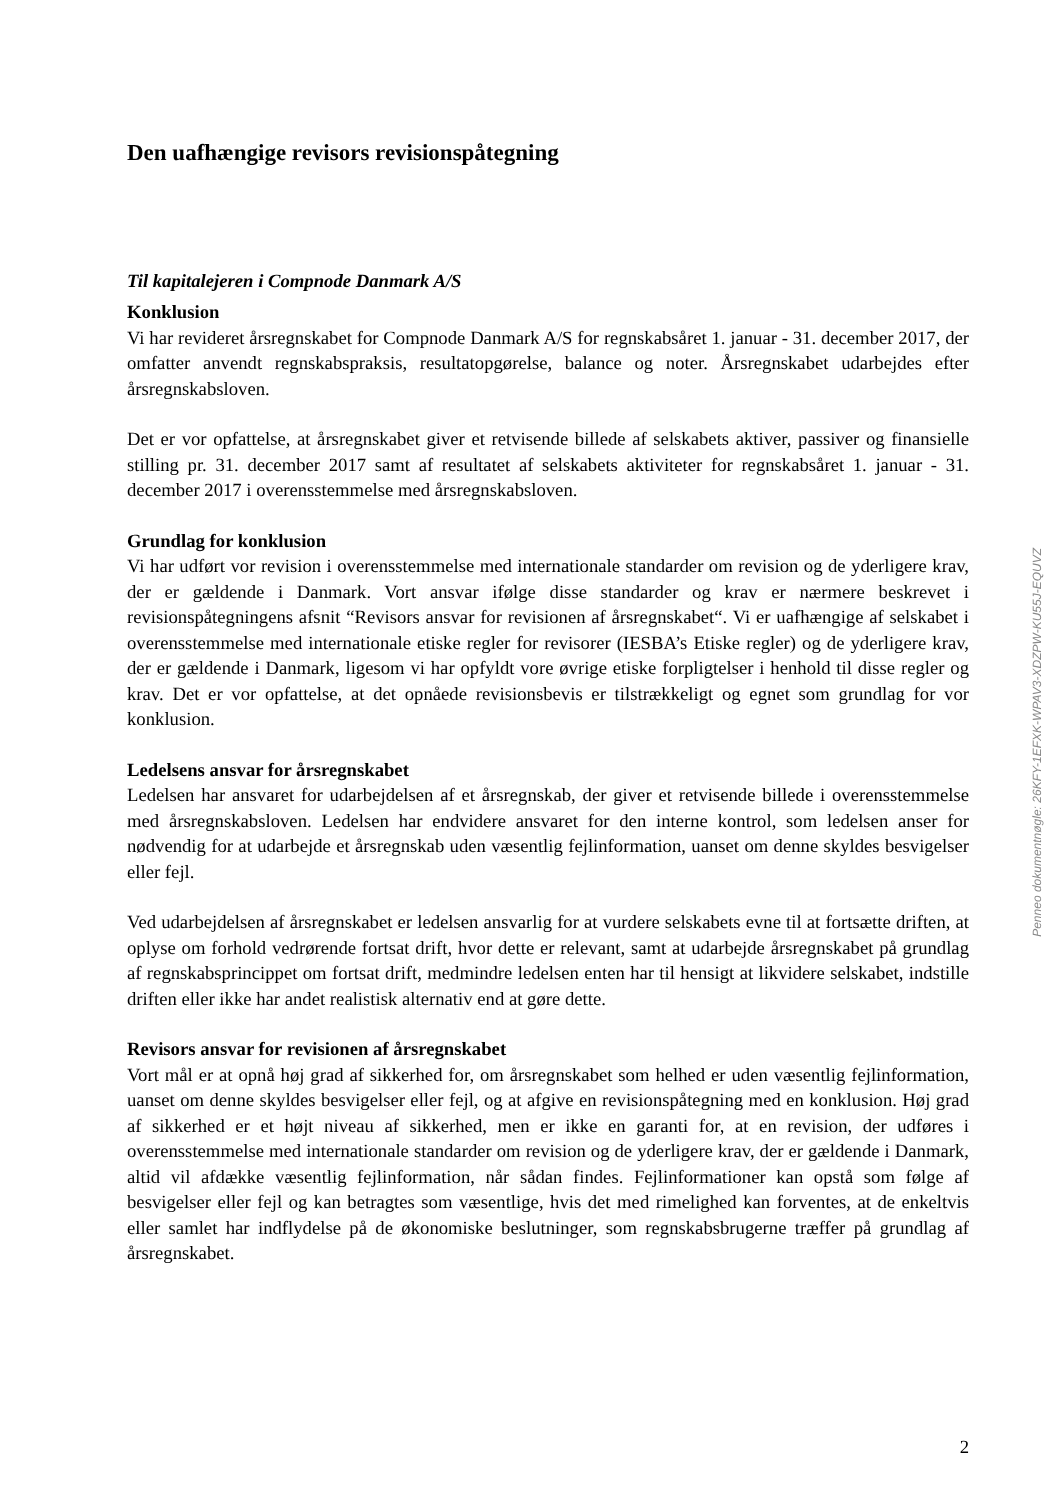Den uafhængige revisors revisionspåtegning
Til kapitalejeren i Compnode Danmark A/S
Konklusion
Vi har revideret årsregnskabet for Compnode Danmark A/S for regnskabsåret 1. januar - 31. december 2017, der omfatter anvendt regnskabspraksis, resultatopgørelse, balance og noter. Årsregnskabet udarbejdes efter årsregnskabsloven.
Det er vor opfattelse, at årsregnskabet giver et retvisende billede af selskabets aktiver, passiver og finansielle stilling pr. 31. december 2017 samt af resultatet af selskabets aktiviteter for regnskabsåret 1. januar - 31. december 2017 i overensstemmelse med årsregnskabsloven.
Grundlag for konklusion
Vi har udført vor revision i overensstemmelse med internationale standarder om revision og de yderligere krav, der er gældende i Danmark. Vort ansvar ifølge disse standarder og krav er nærmere beskrevet i revisionspåtegningens afsnit “Revisors ansvar for revisionen af årsregnskabet“. Vi er uafhængige af selskabet i overensstemmelse med internationale etiske regler for revisorer (IESBA’s Etiske regler) og de yderligere krav, der er gældende i Danmark, ligesom vi har opfyldt vore øvrige etiske forpligtelser i henhold til disse regler og krav. Det er vor opfattelse, at det opnåede revisionsbevis er tilstrækkeligt og egnet som grundlag for vor konklusion.
Ledelsens ansvar for årsregnskabet
Ledelsen har ansvaret for udarbejdelsen af et årsregnskab, der giver et retvisende billede i overensstemmelse med årsregnskabsloven. Ledelsen har endvidere ansvaret for den interne kontrol, som ledelsen anser for nødvendig for at udarbejde et årsregnskab uden væsentlig fejlinformation, uanset om denne skyldes besvigelser eller fejl.
Ved udarbejdelsen af årsregnskabet er ledelsen ansvarlig for at vurdere selskabets evne til at fortsætte driften, at oplyse om forhold vedrørende fortsat drift, hvor dette er relevant, samt at udarbejde årsregnskabet på grundlag af regnskabsprincippet om fortsat drift, medmindre ledelsen enten har til hensigt at likvidere selskabet, indstille driften eller ikke har andet realistisk alternativ end at gøre dette.
Revisors ansvar for revisionen af årsregnskabet
Vort mål er at opnå høj grad af sikkerhed for, om årsregnskabet som helhed er uden væsentlig fejlinformation, uanset om denne skyldes besvigelser eller fejl, og at afgive en revisionspåtegning med en konklusion. Høj grad af sikkerhed er et højt niveau af sikkerhed, men er ikke en garanti for, at en revision, der udføres i overensstemmelse med internationale standarder om revision og de yderligere krav, der er gældende i Danmark, altid vil afdække væsentlig fejlinformation, når sådan findes. Fejlinformationer kan opstå som følge af besvigelser eller fejl og kan betragtes som væsentlige, hvis det med rimelighed kan forventes, at de enkeltvis eller samlet har indflydelse på de økonomiske beslutninger, som regnskabsbrugerne træffer på grundlag af årsregnskabet.
Penneo dokumentnøgle: 26KFY-1EFXK-WPAV3-XDZPW-KU55J-EQUVZ
2